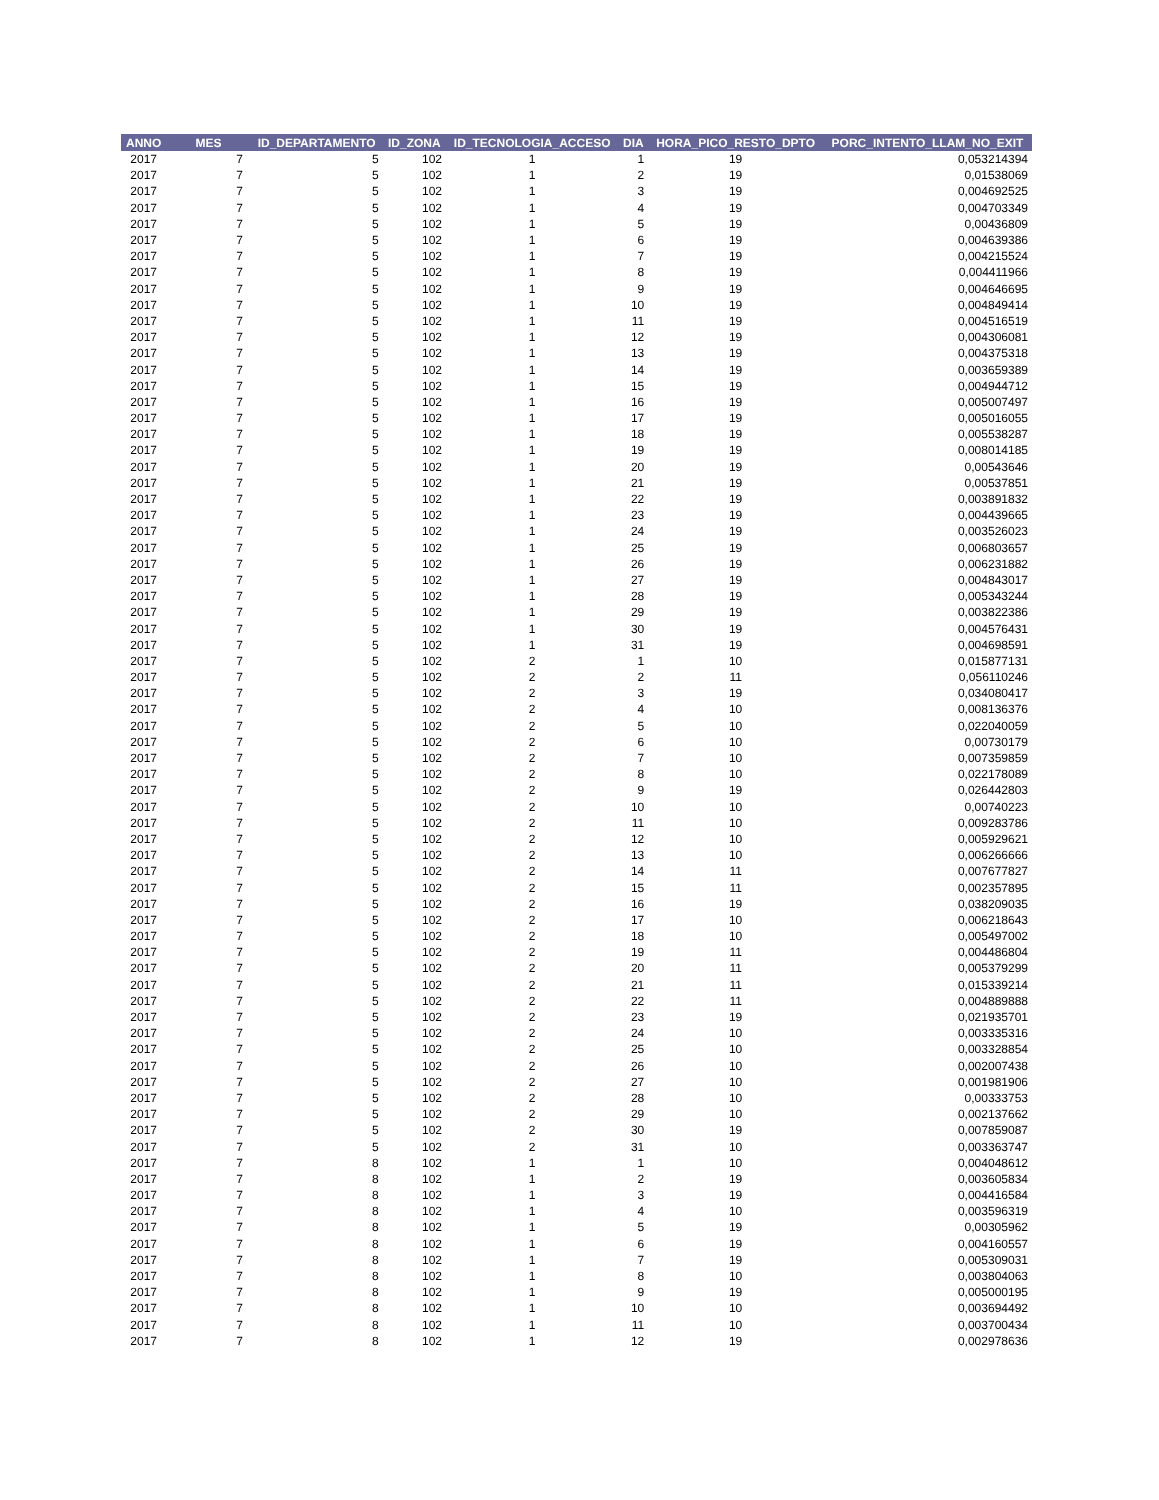| ANNO | MES | ID_DEPARTAMENTO | ID_ZONA | ID_TECNOLOGIA_ACCESO | DIA | HORA_PICO_RESTO_DPTO | PORC_INTENTO_LLAM_NO_EXIT |
| --- | --- | --- | --- | --- | --- | --- | --- |
| 2017 | 7 | 5 | 102 | 1 | 1 | 19 | 0,053214394 |
| 2017 | 7 | 5 | 102 | 1 | 2 | 19 | 0,01538069 |
| 2017 | 7 | 5 | 102 | 1 | 3 | 19 | 0,004692525 |
| 2017 | 7 | 5 | 102 | 1 | 4 | 19 | 0,004703349 |
| 2017 | 7 | 5 | 102 | 1 | 5 | 19 | 0,00436809 |
| 2017 | 7 | 5 | 102 | 1 | 6 | 19 | 0,004639386 |
| 2017 | 7 | 5 | 102 | 1 | 7 | 19 | 0,004215524 |
| 2017 | 7 | 5 | 102 | 1 | 8 | 19 | 0,004411966 |
| 2017 | 7 | 5 | 102 | 1 | 9 | 19 | 0,004646695 |
| 2017 | 7 | 5 | 102 | 1 | 10 | 19 | 0,004849414 |
| 2017 | 7 | 5 | 102 | 1 | 11 | 19 | 0,004516519 |
| 2017 | 7 | 5 | 102 | 1 | 12 | 19 | 0,004306081 |
| 2017 | 7 | 5 | 102 | 1 | 13 | 19 | 0,004375318 |
| 2017 | 7 | 5 | 102 | 1 | 14 | 19 | 0,003659389 |
| 2017 | 7 | 5 | 102 | 1 | 15 | 19 | 0,004944712 |
| 2017 | 7 | 5 | 102 | 1 | 16 | 19 | 0,005007497 |
| 2017 | 7 | 5 | 102 | 1 | 17 | 19 | 0,005016055 |
| 2017 | 7 | 5 | 102 | 1 | 18 | 19 | 0,005538287 |
| 2017 | 7 | 5 | 102 | 1 | 19 | 19 | 0,008014185 |
| 2017 | 7 | 5 | 102 | 1 | 20 | 19 | 0,00543646 |
| 2017 | 7 | 5 | 102 | 1 | 21 | 19 | 0,00537851 |
| 2017 | 7 | 5 | 102 | 1 | 22 | 19 | 0,003891832 |
| 2017 | 7 | 5 | 102 | 1 | 23 | 19 | 0,004439665 |
| 2017 | 7 | 5 | 102 | 1 | 24 | 19 | 0,003526023 |
| 2017 | 7 | 5 | 102 | 1 | 25 | 19 | 0,006803657 |
| 2017 | 7 | 5 | 102 | 1 | 26 | 19 | 0,006231882 |
| 2017 | 7 | 5 | 102 | 1 | 27 | 19 | 0,004843017 |
| 2017 | 7 | 5 | 102 | 1 | 28 | 19 | 0,005343244 |
| 2017 | 7 | 5 | 102 | 1 | 29 | 19 | 0,003822386 |
| 2017 | 7 | 5 | 102 | 1 | 30 | 19 | 0,004576431 |
| 2017 | 7 | 5 | 102 | 1 | 31 | 19 | 0,004698591 |
| 2017 | 7 | 5 | 102 | 2 | 1 | 10 | 0,015877131 |
| 2017 | 7 | 5 | 102 | 2 | 2 | 11 | 0,056110246 |
| 2017 | 7 | 5 | 102 | 2 | 3 | 19 | 0,034080417 |
| 2017 | 7 | 5 | 102 | 2 | 4 | 10 | 0,008136376 |
| 2017 | 7 | 5 | 102 | 2 | 5 | 10 | 0,022040059 |
| 2017 | 7 | 5 | 102 | 2 | 6 | 10 | 0,00730179 |
| 2017 | 7 | 5 | 102 | 2 | 7 | 10 | 0,007359859 |
| 2017 | 7 | 5 | 102 | 2 | 8 | 10 | 0,022178089 |
| 2017 | 7 | 5 | 102 | 2 | 9 | 19 | 0,026442803 |
| 2017 | 7 | 5 | 102 | 2 | 10 | 10 | 0,00740223 |
| 2017 | 7 | 5 | 102 | 2 | 11 | 10 | 0,009283786 |
| 2017 | 7 | 5 | 102 | 2 | 12 | 10 | 0,005929621 |
| 2017 | 7 | 5 | 102 | 2 | 13 | 10 | 0,006266666 |
| 2017 | 7 | 5 | 102 | 2 | 14 | 11 | 0,007677827 |
| 2017 | 7 | 5 | 102 | 2 | 15 | 11 | 0,002357895 |
| 2017 | 7 | 5 | 102 | 2 | 16 | 19 | 0,038209035 |
| 2017 | 7 | 5 | 102 | 2 | 17 | 10 | 0,006218643 |
| 2017 | 7 | 5 | 102 | 2 | 18 | 10 | 0,005497002 |
| 2017 | 7 | 5 | 102 | 2 | 19 | 11 | 0,004486804 |
| 2017 | 7 | 5 | 102 | 2 | 20 | 11 | 0,005379299 |
| 2017 | 7 | 5 | 102 | 2 | 21 | 11 | 0,015339214 |
| 2017 | 7 | 5 | 102 | 2 | 22 | 11 | 0,004889888 |
| 2017 | 7 | 5 | 102 | 2 | 23 | 19 | 0,021935701 |
| 2017 | 7 | 5 | 102 | 2 | 24 | 10 | 0,003335316 |
| 2017 | 7 | 5 | 102 | 2 | 25 | 10 | 0,003328854 |
| 2017 | 7 | 5 | 102 | 2 | 26 | 10 | 0,002007438 |
| 2017 | 7 | 5 | 102 | 2 | 27 | 10 | 0,001981906 |
| 2017 | 7 | 5 | 102 | 2 | 28 | 10 | 0,00333753 |
| 2017 | 7 | 5 | 102 | 2 | 29 | 10 | 0,002137662 |
| 2017 | 7 | 5 | 102 | 2 | 30 | 19 | 0,007859087 |
| 2017 | 7 | 5 | 102 | 2 | 31 | 10 | 0,003363747 |
| 2017 | 7 | 8 | 102 | 1 | 1 | 10 | 0,004048612 |
| 2017 | 7 | 8 | 102 | 1 | 2 | 19 | 0,003605834 |
| 2017 | 7 | 8 | 102 | 1 | 3 | 19 | 0,004416584 |
| 2017 | 7 | 8 | 102 | 1 | 4 | 10 | 0,003596319 |
| 2017 | 7 | 8 | 102 | 1 | 5 | 19 | 0,00305962 |
| 2017 | 7 | 8 | 102 | 1 | 6 | 19 | 0,004160557 |
| 2017 | 7 | 8 | 102 | 1 | 7 | 19 | 0,005309031 |
| 2017 | 7 | 8 | 102 | 1 | 8 | 10 | 0,003804063 |
| 2017 | 7 | 8 | 102 | 1 | 9 | 19 | 0,005000195 |
| 2017 | 7 | 8 | 102 | 1 | 10 | 10 | 0,003694492 |
| 2017 | 7 | 8 | 102 | 1 | 11 | 10 | 0,003700434 |
| 2017 | 7 | 8 | 102 | 1 | 12 | 19 | 0,002978636 |